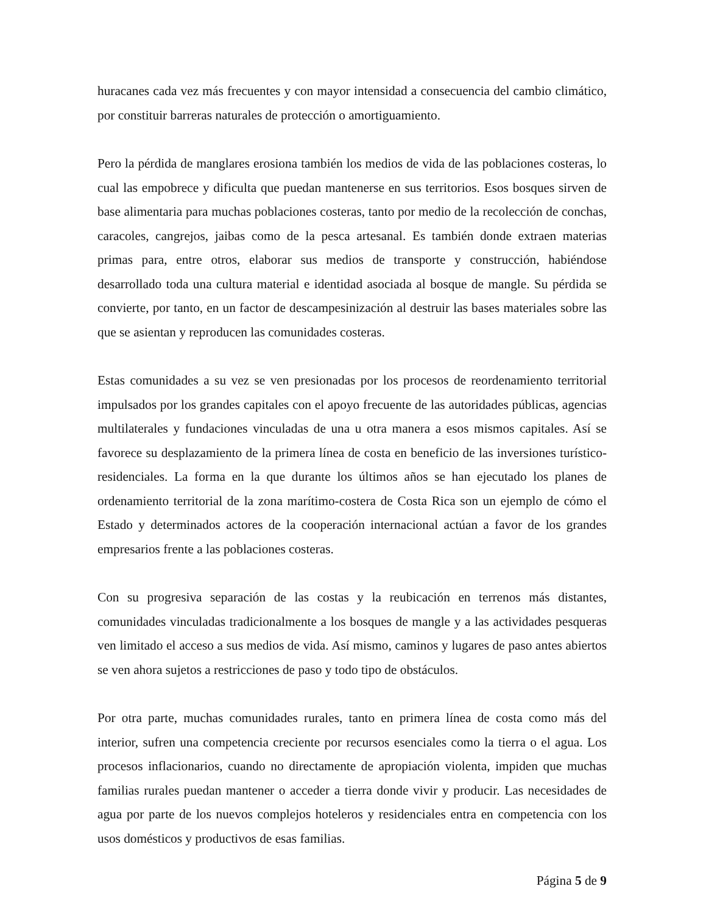huracanes cada vez más frecuentes y con mayor intensidad a consecuencia del cambio climático, por constituir barreras naturales de protección o amortiguamiento.
Pero la pérdida de manglares erosiona también los medios de vida de las poblaciones costeras, lo cual las empobrece y dificulta que puedan mantenerse en sus territorios. Esos bosques sirven de base alimentaria para muchas poblaciones costeras, tanto por medio de la recolección de conchas, caracoles, cangrejos, jaibas como de la pesca artesanal. Es también donde extraen materias primas para, entre otros, elaborar sus medios de transporte y construcción, habiéndose desarrollado toda una cultura material e identidad asociada al bosque de mangle. Su pérdida se convierte, por tanto, en un factor de descampesinización al destruir las bases materiales sobre las que se asientan y reproducen las comunidades costeras.
Estas comunidades a su vez se ven presionadas por los procesos de reordenamiento territorial impulsados por los grandes capitales con el apoyo frecuente de las autoridades públicas, agencias multilaterales y fundaciones vinculadas de una u otra manera a esos mismos capitales. Así se favorece su desplazamiento de la primera línea de costa en beneficio de las inversiones turístico-residenciales. La forma en la que durante los últimos años se han ejecutado los planes de ordenamiento territorial de la zona marítimo-costera de Costa Rica son un ejemplo de cómo el Estado y determinados actores de la cooperación internacional actúan a favor de los grandes empresarios frente a las poblaciones costeras.
Con su progresiva separación de las costas y la reubicación en terrenos más distantes, comunidades vinculadas tradicionalmente a los bosques de mangle y a las actividades pesqueras ven limitado el acceso a sus medios de vida. Así mismo, caminos y lugares de paso antes abiertos se ven ahora sujetos a restricciones de paso y todo tipo de obstáculos.
Por otra parte, muchas comunidades rurales, tanto en primera línea de costa como más del interior, sufren una competencia creciente por recursos esenciales como la tierra o el agua. Los procesos inflacionarios, cuando no directamente de apropiación violenta, impiden que muchas familias rurales puedan mantener o acceder a tierra donde vivir y producir. Las necesidades de agua por parte de los nuevos complejos hoteleros y residenciales entra en competencia con los usos domésticos y productivos de esas familias.
Página 5 de 9